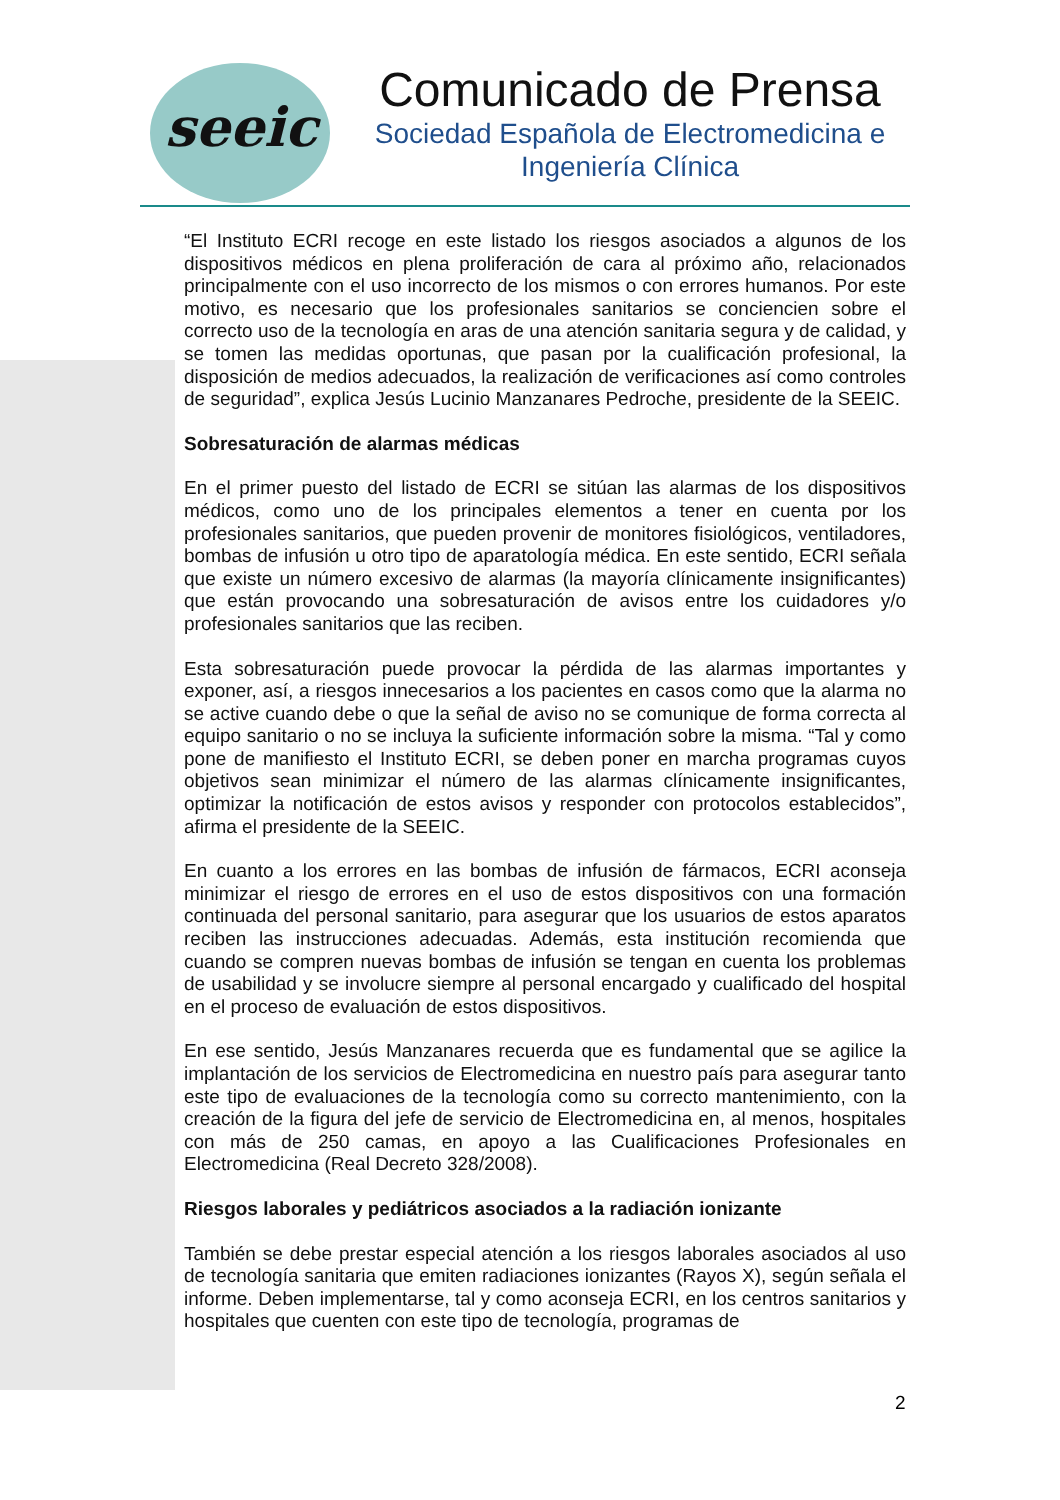seeic
Comunicado de Prensa
Sociedad Española de Electromedicina e Ingeniería Clínica
“El Instituto ECRI recoge en este listado los riesgos asociados a algunos de los dispositivos médicos en plena proliferación de cara al próximo año, relacionados principalmente con el uso incorrecto de los mismos o con errores humanos. Por este motivo, es necesario que los profesionales sanitarios se conciencien sobre el correcto uso de la tecnología en aras de una atención sanitaria segura y de calidad, y se tomen las medidas oportunas, que pasan por la cualificación profesional, la disposición de medios adecuados, la realización de verificaciones así como controles de seguridad”, explica Jesús Lucinio Manzanares Pedroche, presidente de la SEEIC.
Sobresaturación de alarmas médicas
En el primer puesto del listado de ECRI se sitúan las alarmas de los dispositivos médicos, como uno de los principales elementos a tener en cuenta por los profesionales sanitarios, que pueden provenir de monitores fisiológicos, ventiladores, bombas de infusión u otro tipo de aparatología médica. En este sentido, ECRI señala que existe un número excesivo de alarmas (la mayoría clínicamente insignificantes) que están provocando una sobresaturación de avisos entre los cuidadores y/o profesionales sanitarios que las reciben.
Esta sobresaturación puede provocar la pérdida de las alarmas importantes y exponer, así, a riesgos innecesarios a los pacientes en casos como que la alarma no se active cuando debe o que la señal de aviso no se comunique de forma correcta al equipo sanitario o no se incluya la suficiente información sobre la misma. “Tal y como pone de manifiesto el Instituto ECRI, se deben poner en marcha programas cuyos objetivos sean minimizar el número de las alarmas clínicamente insignificantes, optimizar la notificación de estos avisos y responder con protocolos establecidos”, afirma el presidente de la SEEIC.
En cuanto a los errores en las bombas de infusión de fármacos, ECRI aconseja minimizar el riesgo de errores en el uso de estos dispositivos con una formación continuada del personal sanitario, para asegurar que los usuarios de estos aparatos reciben las instrucciones adecuadas. Además, esta institución recomienda que cuando se compren nuevas bombas de infusión se tengan en cuenta los problemas de usabilidad y se involucre siempre al personal encargado y cualificado del hospital en el proceso de evaluación de estos dispositivos.
En ese sentido, Jesús Manzanares recuerda que es fundamental que se agilice la implantación de los servicios de Electromedicina en nuestro país para asegurar tanto este tipo de evaluaciones de la tecnología como su correcto mantenimiento, con la creación de la figura del jefe de servicio de Electromedicina en, al menos, hospitales con más de 250 camas, en apoyo a las Cualificaciones Profesionales en Electromedicina (Real Decreto 328/2008).
Riesgos laborales y pediátricos asociados a la radiación ionizante
También se debe prestar especial atención a los riesgos laborales asociados al uso de tecnología sanitaria que emiten radiaciones ionizantes (Rayos X), según señala el informe. Deben implementarse, tal y como aconseja ECRI, en los centros sanitarios y hospitales que cuenten con este tipo de tecnología, programas de
2